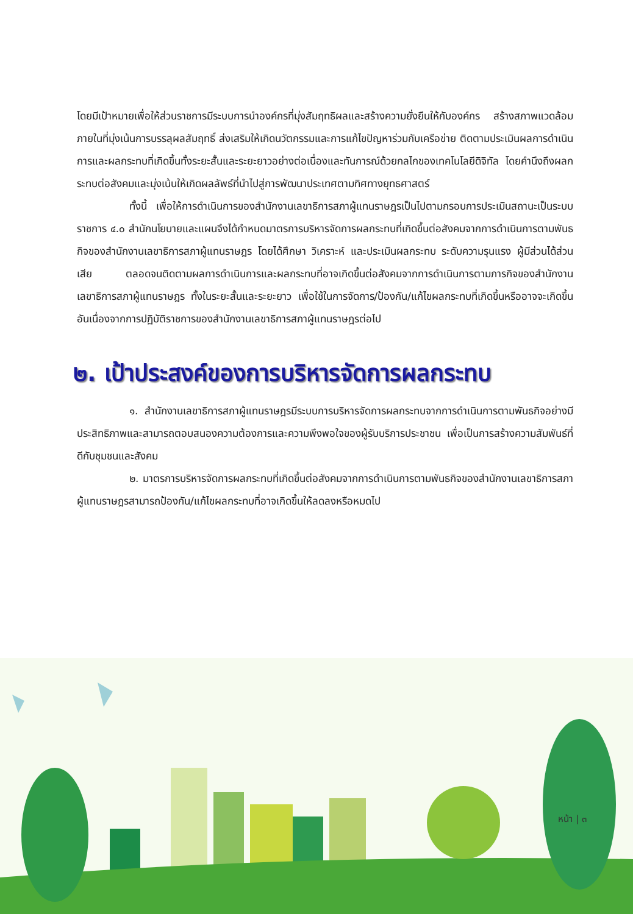โดยมีเป้าหมายเพื่อให้ส่วนราชการมีระบบการนำองค์กรที่มุ่งสัมฤทธิผลและสร้างความยั่งยืนให้กับองค์กร สร้างสภาพแวดล้อมภายในที่มุ่งเน้นการบรรลุผลสัมฤทธิ์ ส่งเสริมให้เกิดนวัตกรรมและการแก้ไขปัญหาร่วมกับเครือข่าย ติดตามประเมินผลการดำเนินการและผลกระทบที่เกิดขึ้นทั้งระยะสั้นและระยะยาวอย่างต่อเนื่องและทันการณ์ด้วยกลไกของเทคโนโลยีดิจิทัล โดยคำนึงถึงผลกระทบต่อสังคมและมุ่งเน้นให้เกิดผลลัพธ์ที่นำไปสู่การพัฒนาประเทศตามทิศทางยุทธศาสตร์
ทั้งนี้ เพื่อให้การดำเนินการของสำนักงานเลขาธิการสภาผู้แทนราษฎรเป็นไปตามกรอบการประเมินสถานะเป็นระบบราชการ ๔.๐ สำนักนโยบายและแผนจึงได้กำหนดมาตรการบริหารจัดการผลกระทบที่เกิดขึ้นต่อสังคมจากการดำเนินการตามพันธกิจของสำนักงานเลขาธิการสภาผู้แทนราษฎร โดยได้ศึกษา วิเคราะห์ และประเมินผลกระทบ ระดับความรุนแรง ผู้มีส่วนได้ส่วนเสีย ตลอดจนติดตามผลการดำเนินการและผลกระทบที่อาจเกิดขึ้นต่อสังคมจากการดำเนินการตามภารกิจของสำนักงานเลขาธิการสภาผู้แทนราษฎร ทั้งในระยะสั้นและระยะยาว เพื่อใช้ในการจัดการ/ป้องกัน/แก้ไขผลกระทบที่เกิดขึ้นหรืออาจจะเกิดขึ้นอันเนื่องจากการปฏิบัติราชการของสำนักงานเลขาธิการสภาผู้แทนราษฎรต่อไป
๒. เป้าประสงค์ของการบริหารจัดการผลกระทบ
๑. สำนักงานเลขาธิการสภาผู้แทนราษฎรมีระบบการบริหารจัดการผลกระทบจากการดำเนินการตามพันธกิจอย่างมีประสิทธิภาพและสามารถตอบสนองความต้องการและความพึงพอใจของผู้รับบริการประชาชน เพื่อเป็นการสร้างความสัมพันธ์ที่ดีกับชุมชนและสังคม
๒. มาตรการบริหารจัดการผลกระทบที่เกิดขึ้นต่อสังคมจากการดำเนินการตามพันธกิจของสำนักงานเลขาธิการสภาผู้แทนราษฎรสามารถป้องกัน/แก้ไขผลกระทบที่อาจเกิดขึ้นให้ลดลงหรือหมดไป
หน้า | ๓